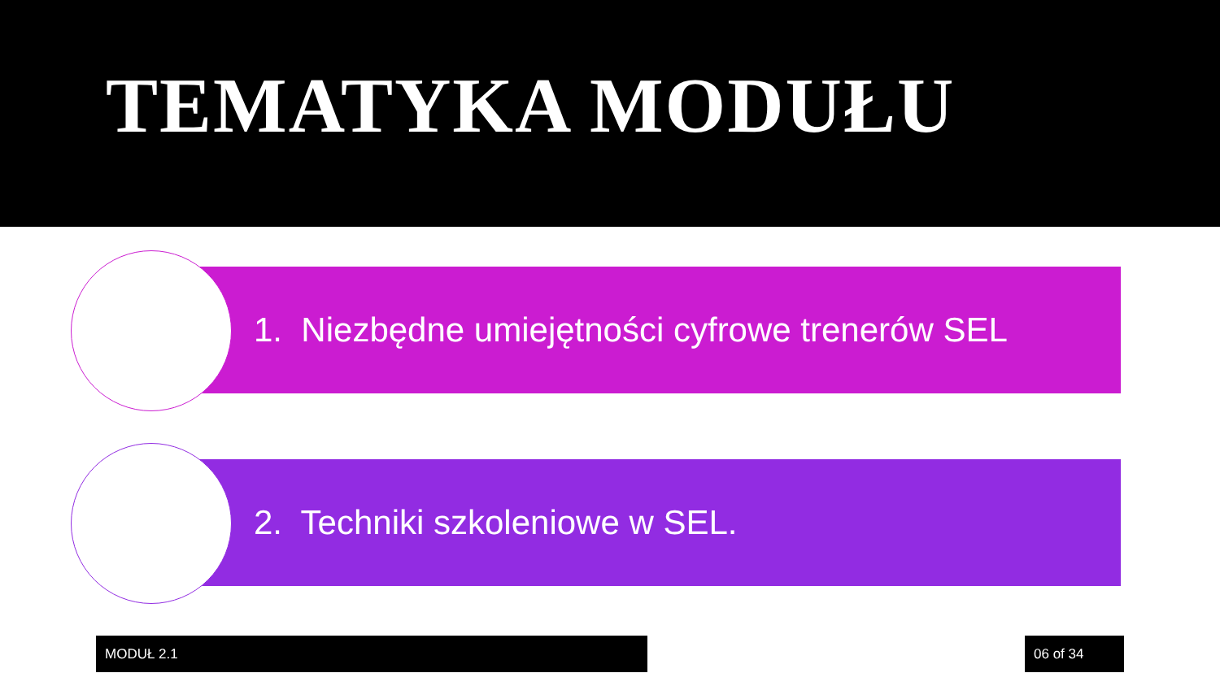TEMATYKA MODUŁU
1. Niezbędne umiejętności cyfrowe trenerów SEL
2. Techniki szkoleniowe w SEL.
MODUŁ 2.1 06 of 34